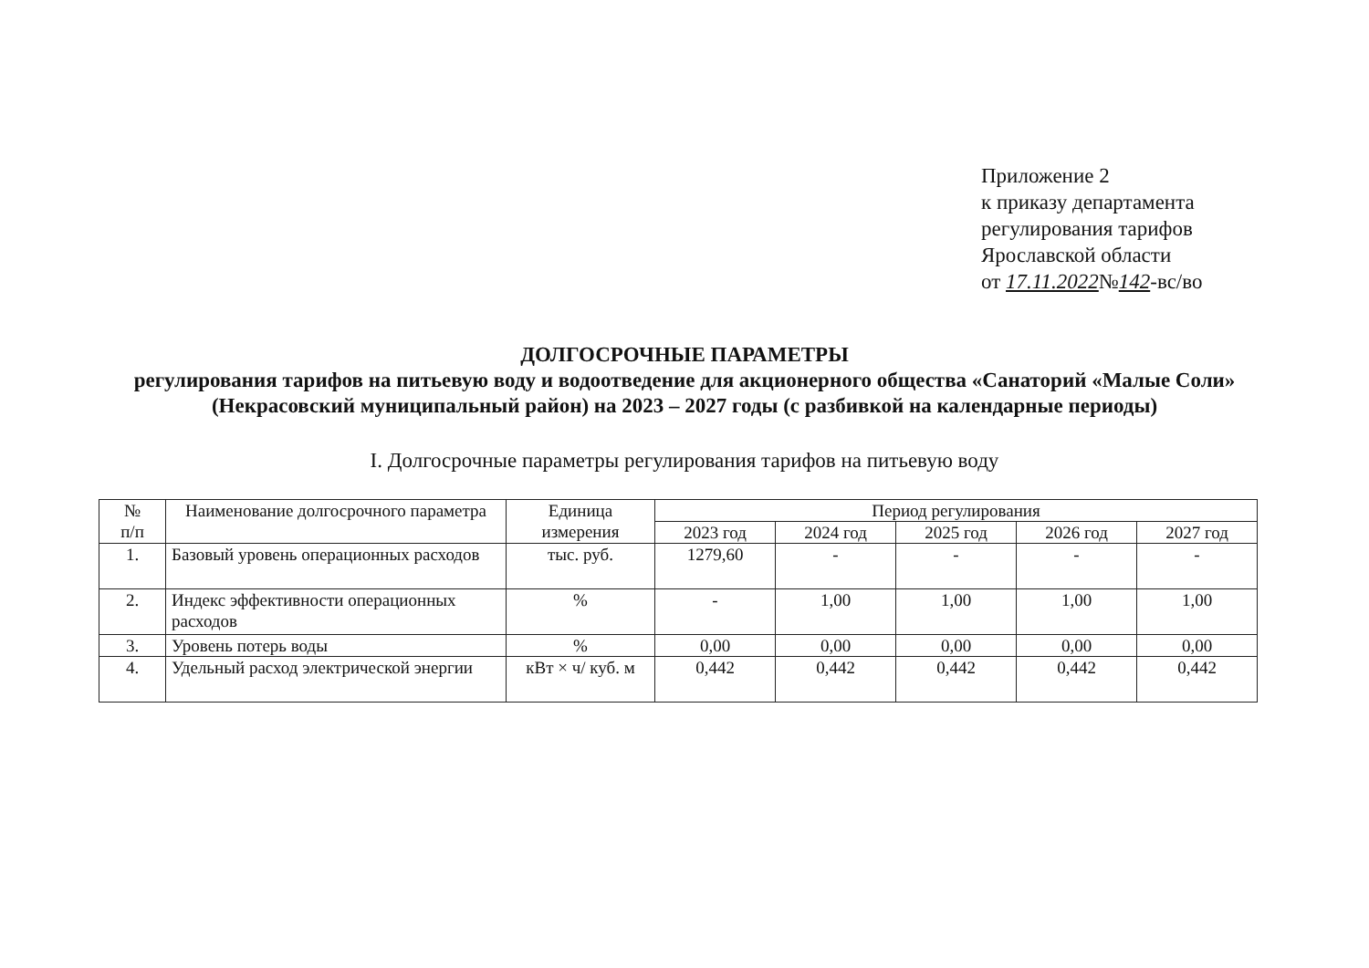Приложение 2
к приказу департамента
регулирования тарифов
Ярославской области
от 17.11.2022№142-вс/во
ДОЛГОСРОЧНЫЕ ПАРАМЕТРЫ
регулирования тарифов на питьевую воду и водоотведение для акционерного общества «Санаторий «Малые Соли» (Некрасовский муниципальный район) на 2023 – 2027 годы (с разбивкой на календарные периоды)
I. Долгосрочные параметры регулирования тарифов на питьевую воду
| № п/п | Наименование долгосрочного параметра | Единица измерения | Период регулирования | | | | |
| --- | --- | --- | --- | --- | --- | --- | --- |
| | | | 2023 год | 2024 год | 2025 год | 2026 год | 2027 год |
| 1. | Базовый уровень операционных расходов | тыс. руб. | 1279,60 | - | - | - | - |
| 2. | Индекс эффективности операционных расходов | % | - | 1,00 | 1,00 | 1,00 | 1,00 |
| 3. | Уровень потерь воды | % | 0,00 | 0,00 | 0,00 | 0,00 | 0,00 |
| 4. | Удельный расход электрической энергии | кВт × ч/ куб. м | 0,442 | 0,442 | 0,442 | 0,442 | 0,442 |